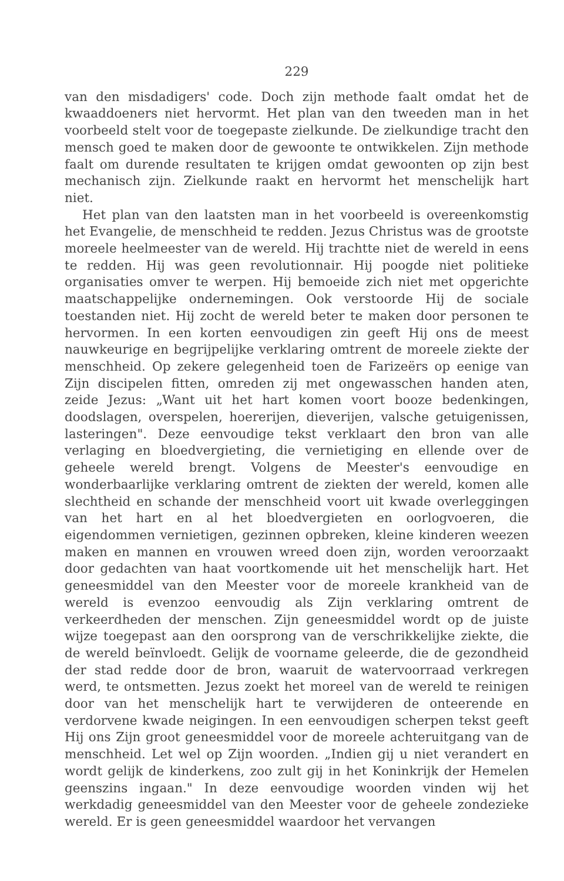229
van den misdadigers' code. Doch zijn methode faalt omdat het de kwaaddoeners niet hervormt. Het plan van den tweeden man in het voorbeeld stelt voor de toegepaste zielkunde. De zielkundige tracht den mensch goed te maken door de gewoonte te ontwikkelen. Zijn methode faalt om durende resultaten te krijgen omdat gewoonten op zijn best mechanisch zijn. Zielkunde raakt en hervormt het menschelijk hart niet.
Het plan van den laatsten man in het voorbeeld is overeenkomstig het Evangelie, de menschheid te redden. Jezus Christus was de grootste moreele heelmeester van de wereld. Hij trachtte niet de wereld in eens te redden. Hij was geen revolutionnair. Hij poogde niet politieke organisaties omver te werpen. Hij bemoeide zich niet met opgerichte maatschappelijke ondernemingen. Ook verstoorde Hij de sociale toestanden niet. Hij zocht de wereld beter te maken door personen te hervormen. In een korten eenvoudigen zin geeft Hij ons de meest nauwkeurige en begrijpelijke verklaring omtrent de moreele ziekte der menschheid. Op zekere gelegenheid toen de Farizeërs op eenige van Zijn discipelen fitten, omreden zij met ongewasschen handen aten, zeide Jezus: „Want uit het hart komen voort booze bedenkingen, doodslagen, overspelen, hoererijen, dieverijen, valsche getuigenissen, lasteringen". Deze eenvoudige tekst verklaart den bron van alle verlaging en bloedvergieting, die vernietiging en ellende over de geheele wereld brengt. Volgens de Meester's eenvoudige en wonderbaarlijke verklaring omtrent de ziekten der wereld, komen alle slechtheid en schande der menschheid voort uit kwade overleggingen van het hart en al het bloedvergieten en oorlogvoeren, die eigendommen vernietigen, gezinnen opbreken, kleine kinderen weezen maken en mannen en vrouwen wreed doen zijn, worden veroorzaakt door gedachten van haat voortkomende uit het menschelijk hart. Het geneesmiddel van den Meester voor de moreele krankheid van de wereld is evenzoo eenvoudig als Zijn verklaring omtrent de verkeerdheden der menschen. Zijn geneesmiddel wordt op de juiste wijze toegepast aan den oorsprong van de verschrikkelijke ziekte, die de wereld beïnvloedt. Gelijk de voorname geleerde, die de gezondheid der stad redde door de bron, waaruit de watervoorraad verkregen werd, te ontsmetten. Jezus zoekt het moreel van de wereld te reinigen door van het menschelijk hart te verwijderen de onteerende en verdorvene kwade neigingen. In een eenvoudigen scherpen tekst geeft Hij ons Zijn groot geneesmiddel voor de moreele achteruitgang van de menschheid. Let wel op Zijn woorden. „Indien gij u niet verandert en wordt gelijk de kinderkens, zoo zult gij in het Koninkrijk der Hemelen geenszins ingaan." In deze eenvoudige woorden vinden wij het werkdadig geneesmiddel van den Meester voor de geheele zondezieke wereld. Er is geen geneesmiddel waardoor het vervangen